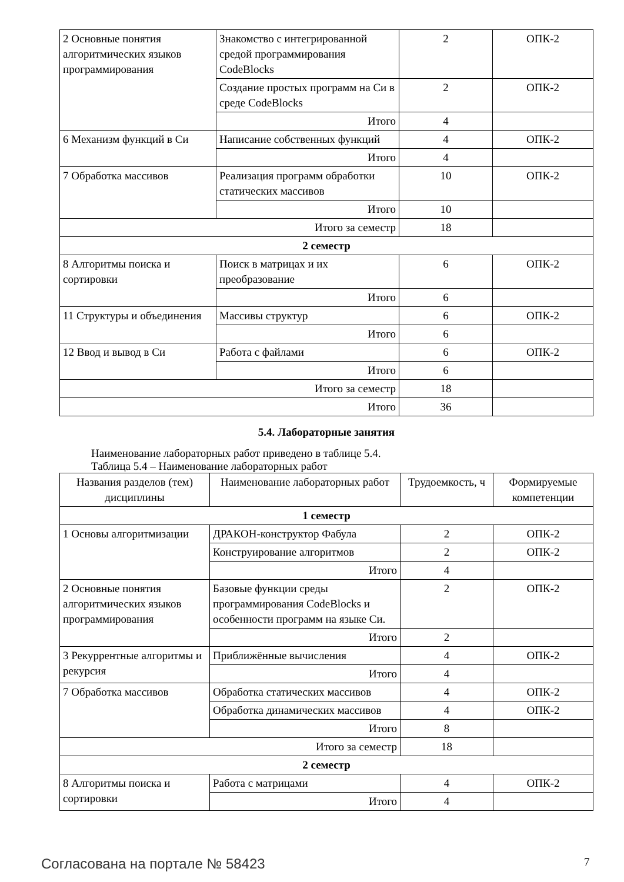| 2 Основные понятия алгоритмических языков программирования | Знакомство с интегрированной средой программирования CodeBlocks | 2 | ОПК-2 |
| | Создание простых программ на Си в среде CodeBlocks | 2 | ОПК-2 |
| | Итого | 4 | |
| 6 Механизм функций в Си | Написание собственных функций | 4 | ОПК-2 |
| | Итого | 4 | |
| 7 Обработка массивов | Реализация программ обработки статических массивов | 10 | ОПК-2 |
| | Итого | 10 | |
| Итого за семестр | | 18 | |
| 2 семестр | | | |
| 8 Алгоритмы поиска и сортировки | Поиск в матрицах и их преобразование | 6 | ОПК-2 |
| | Итого | 6 | |
| 11 Структуры и объединения | Массивы структур | 6 | ОПК-2 |
| | Итого | 6 | |
| 12 Ввод и вывод в Си | Работа с файлами | 6 | ОПК-2 |
| | Итого | 6 | |
| Итого за семестр | | 18 | |
| Итого | | 36 | |
5.4. Лабораторные занятия
Наименование лабораторных работ приведено в таблице 5.4.
Таблица 5.4 – Наименование лабораторных работ
| Названия разделов (тем) дисциплины | Наименование лабораторных работ | Трудоемкость, ч | Формируемые компетенции |
| --- | --- | --- | --- |
| 1 семестр | | | |
| 1 Основы алгоритмизации | ДРАКОН-конструктор Фабула | 2 | ОПК-2 |
| | Конструирование алгоритмов | 2 | ОПК-2 |
| | Итого | 4 | |
| 2 Основные понятия алгоритмических языков программирования | Базовые функции среды программирования CodeBlocks и особенности программ на языке Си. | 2 | ОПК-2 |
| | Итого | 2 | |
| 3 Рекуррентные алгоритмы и рекурсия | Приближённые вычисления | 4 | ОПК-2 |
| | Итого | 4 | |
| 7 Обработка массивов | Обработка статических массивов | 4 | ОПК-2 |
| | Обработка динамических массивов | 4 | ОПК-2 |
| | Итого | 8 | |
| Итого за семестр | | 18 | |
| 2 семестр | | | |
| 8 Алгоритмы поиска и сортировки | Работа с матрицами | 4 | ОПК-2 |
| | Итого | 4 | |
Согласована на портале № 58423 7